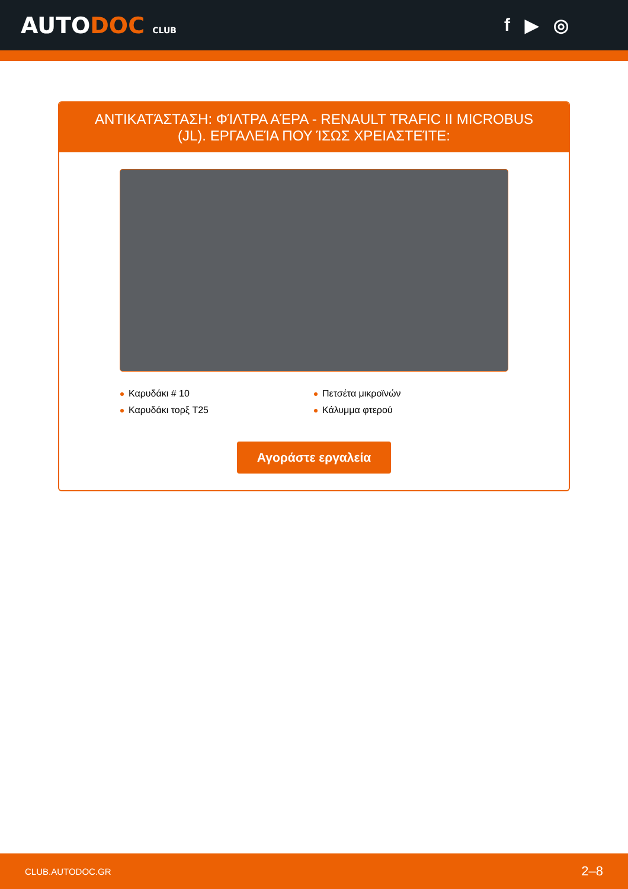AUTODOC CLUB
f ▶ ◎
ΑΝΤΙΚΑΤΆΣΤΑΣΗ: ΦΊΛΤΡΑ ΑΈΡΑ - RENAULT TRAFIC II MICROBUS (JL). ΕΡΓΑΛΕΊΑ ΠΟΥ ΊΣΩΣ ΧΡΕΙΑΣΤΕΊΤΕ:
Καρυδάκι # 10
Πετσέτα μικροϊνών
Καρυδάκι τορξ T25
Κάλυμμα φτερού
Αγοράστε εργαλεία
CLUB.AUTODOC.GR 2–8